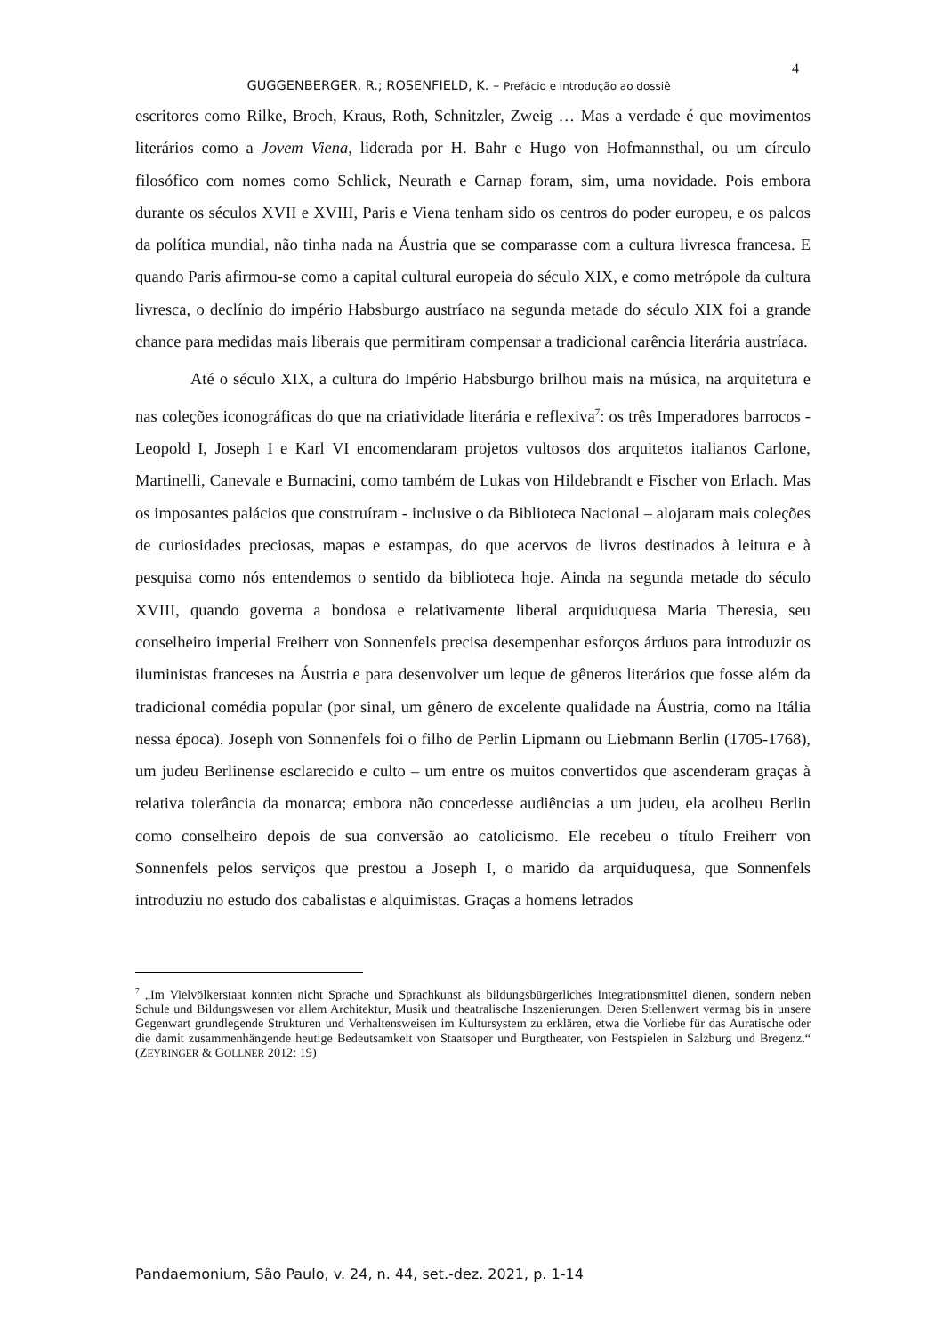4
GUGGENBERGER, R.; ROSENFIELD, K. – Prefácio e introdução ao dossiê
escritores como Rilke, Broch, Kraus, Roth, Schnitzler, Zweig … Mas a verdade é que movimentos literários como a Jovem Viena, liderada por H. Bahr e Hugo von Hofmannsthal, ou um círculo filosófico com nomes como Schlick, Neurath e Carnap foram, sim, uma novidade. Pois embora durante os séculos XVII e XVIII, Paris e Viena tenham sido os centros do poder europeu, e os palcos da política mundial, não tinha nada na Áustria que se comparasse com a cultura livresca francesa. E quando Paris afirmou-se como a capital cultural europeia do século XIX, e como metrópole da cultura livresca, o declínio do império Habsburgo austríaco na segunda metade do século XIX foi a grande chance para medidas mais liberais que permitiram compensar a tradicional carência literária austríaca.
Até o século XIX, a cultura do Império Habsburgo brilhou mais na música, na arquitetura e nas coleções iconográficas do que na criatividade literária e reflexiva<sup>7</sup>: os três Imperadores barrocos - Leopold I, Joseph I e Karl VI encomendaram projetos vultosos dos arquitetos italianos Carlone, Martinelli, Canevale e Burnacini, como também de Lukas von Hildebrandt e Fischer von Erlach. Mas os imposantes palácios que construíram - inclusive o da Biblioteca Nacional – alojaram mais coleções de curiosidades preciosas, mapas e estampas, do que acervos de livros destinados à leitura e à pesquisa como nós entendemos o sentido da biblioteca hoje. Ainda na segunda metade do século XVIII, quando governa a bondosa e relativamente liberal arquiduquesa Maria Theresia, seu conselheiro imperial Freiherr von Sonnenfels precisa desempenhar esforços árduos para introduzir os iluministas franceses na Áustria e para desenvolver um leque de gêneros literários que fosse além da tradicional comédia popular (por sinal, um gênero de excelente qualidade na Áustria, como na Itália nessa época). Joseph von Sonnenfels foi o filho de Perlin Lipmann ou Liebmann Berlin (1705-1768), um judeu Berlinense esclarecido e culto – um entre os muitos convertidos que ascenderam graças à relativa tolerância da monarca; embora não concedesse audiências a um judeu, ela acolheu Berlin como conselheiro depois de sua conversão ao catolicismo. Ele recebeu o título Freiherr von Sonnenfels pelos serviços que prestou a Joseph I, o marido da arquiduquesa, que Sonnenfels introduziu no estudo dos cabalistas e alquimistas. Graças a homens letrados
<sup>7</sup> „Im Vielvölkerstaat konnten nicht Sprache und Sprachkunst als bildungsbürgerliches Integrationsmittel dienen, sondern neben Schule und Bildungswesen vor allem Architektur, Musik und theatralische Inszenierungen. Deren Stellenwert vermag bis in unsere Gegenwart grundlegende Strukturen und Verhaltensweisen im Kultursystem zu erklären, etwa die Vorliebe für das Auratische oder die damit zusammenhängende heutige Bedeutsamkeit von Staatsoper und Burgtheater, von Festspielen in Salzburg und Bregenz.“ (ZEYRINGER & GOLLNER 2012: 19)
Pandaemonium, São Paulo, v. 24, n. 44, set.-dez. 2021, p. 1-14